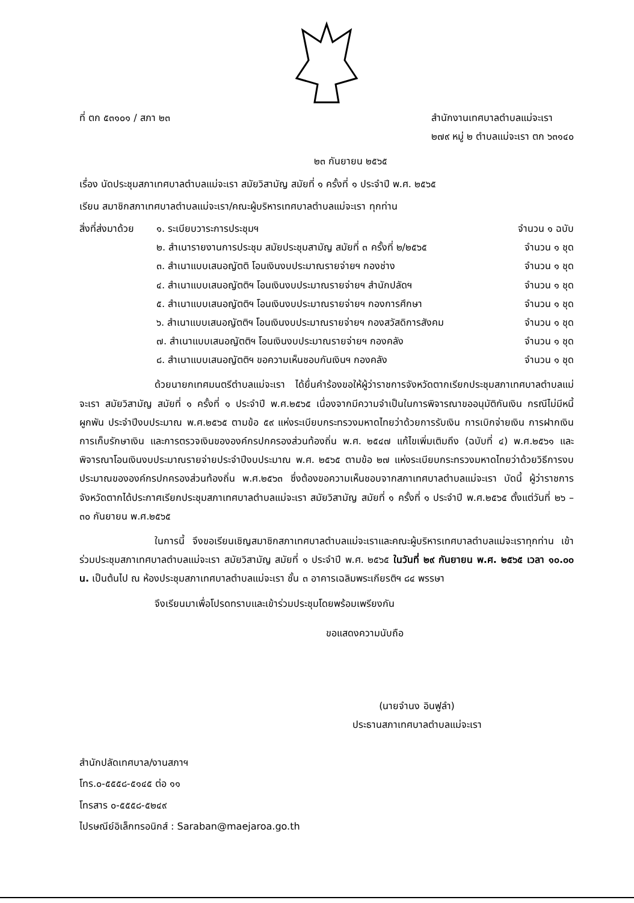ที่ ตก ๕๓๑๐๑ / สภา ๒๓ สำนักงานเทศบาลตำบลแม่จะเรา
๒๗๙ หมู่ ๒ ตำบลแม่จะเรา ตก ๖๓๑๔๐
๒๓ กันยายน ๒๕๖๕
เรื่อง นัดประชุมสภาเทศบาลตำบลแม่จะเรา สมัยวิสามัญ สมัยที่ ๑ ครั้งที่ ๑ ประจำปี พ.ศ. ๒๕๖๕
เรียน สมาชิกสภาเทศบาลตำบลแม่จะเรา/คณะผู้บริหารเทศบาลตำบลแม่จะเรา ทุกท่าน
สิ่งที่ส่งมาด้วย
๑. ระเบียบวาระการประชุมฯ จำนวน ๑ ฉบับ
๒. สำเนารายงานการประชุม สมัยประชุมสามัญ สมัยที่ ๓ ครั้งที่ ๒/๒๕๖๕ จำนวน ๑ ชุด
๓. สำเนาแบบเสนอญัตติ โอนเงินงบประมาณรายจ่ายฯ กองช่าง จำนวน ๑ ชุด
๔. สำเนาแบบเสนอญัตติฯ โอนเงินงบประมาณรายจ่ายฯ สำนักปลัดฯ จำนวน ๑ ชุด
๕. สำเนาแบบเสนอญัตติฯ โอนเงินงบประมาณรายจ่ายฯ กองการศึกษา จำนวน ๑ ชุด
๖. สำเนาแบบเสนอญัตติฯ โอนเงินงบประมาณรายจ่ายฯ กองสวัสดิการสังคม จำนวน ๑ ชุด
๗. สำเนาแบบเสนอญัตติฯ โอนเงินงบประมาณรายจ่ายฯ กองคลัง จำนวน ๑ ชุด
๘. สำเนาแบบเสนอญัตติฯ ขอความเห็นชอบกันเงินฯ กองคลัง จำนวน ๑ ชุด
ด้วยนายกเทศมนตรีตำบลแม่จะเรา ได้ยื่นคำร้องขอให้ผู้ว่าราชการจังหวัดตากเรียกประชุมสภาเทศบาลตำบลแม่จะเรา สมัยวิสามัญ สมัยที่ ๑ ครั้งที่ ๑ ประจำปี พ.ศ.๒๕๖๕ เนื่องจากมีความจำเป็นในการพิจารณาขออนุมัติกันเงิน กรณีไม่มีหนี้ผูกพัน ประจำปีงบประมาณ พ.ศ.๒๕๖๕ ตามข้อ ๕๙ แห่งระเบียบกระทรวงมหาดไทยว่าด้วยการรับเงิน การเบิกจ่ายเงิน การฝากเงิน การเก็บรักษาเงิน และการตรวจเงินขององค์กรปกครองส่วนท้องถิ่น พ.ศ. ๒๕๔๗ แก้ไขเพิ่มเติมถึง (ฉบับที่ ๔) พ.ศ.๒๕๖๑ และพิจารณาโอนเงินงบประมาณรายจ่ายประจำปีงบประมาณ พ.ศ. ๒๕๖๕ ตามข้อ ๒๗ แห่งระเบียบกระทรวงมหาดไทยว่าด้วยวิธีการงบประมาณขององค์กรปกครองส่วนท้องถิ่น พ.ศ.๒๕๖๓ ซึ่งต้องขอความเห็นชอบจากสภาเทศบาลตำบลแม่จะเรา บัดนี้ ผู้ว่าราชการจังหวัดตากได้ประกาศเรียกประชุมสภาเทศบาลตำบลแม่จะเรา สมัยวิสามัญ สมัยที่ ๑ ครั้งที่ ๑ ประจำปี พ.ศ.๒๕๖๕ ตั้งแต่วันที่ ๒๖ – ๓๐ กันยายน พ.ศ.๒๕๖๕
ในการนี้ จึงขอเรียนเชิญสมาชิกสภาเทศบาลตำบลแม่จะเราและคณะผู้บริหารเทศบาลตำบลแม่จะเราทุกท่าน เข้าร่วมประชุมสภาเทศบาลตำบลแม่จะเรา สมัยวิสามัญ สมัยที่ ๑ ประจำปี พ.ศ. ๒๕๖๕ ในวันที่ ๒๙ กันยายน พ.ศ. ๒๕๖๕ เวลา ๑๐.๐๐ น. เป็นต้นไป ณ ห้องประชุมสภาเทศบาลตำบลแม่จะเรา ชั้น ๓ อาคารเฉลิมพระเกียรติฯ ๘๔ พรรษา
จึงเรียนมาเพื่อโปรดทราบและเข้าร่วมประชุมโดยพร้อมเพรียงกัน
ขอแสดงความนับถือ
(นายจำนง อินฟูลำ)
ประธานสภาเทศบาลตำบลแม่จะเรา
สำนักปลัดเทศบาล/งานสภาฯ
โทร.๐-๕๕๕๘-๕๑๔๕ ต่อ ๑๑
โทรสาร ๐-๕๕๕๘-๕๒๔๙
ไปรษณีย์อิเล็กทรอนิกส์ : Saraban@maejaroa.go.th